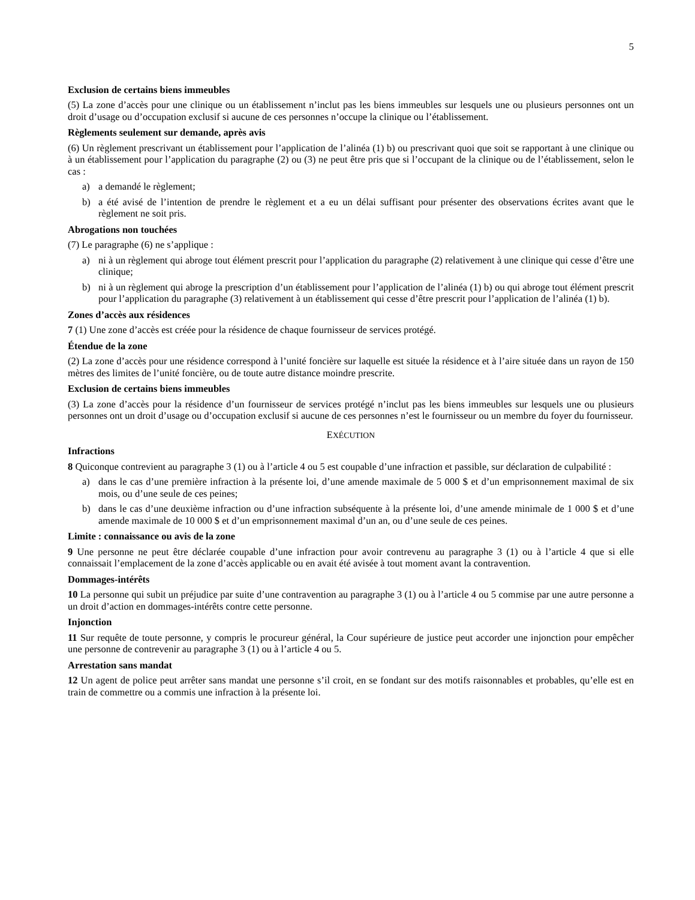5
Exclusion de certains biens immeubles
(5) La zone d’accès pour une clinique ou un établissement n’inclut pas les biens immeubles sur lesquels une ou plusieurs personnes ont un droit d’usage ou d’occupation exclusif si aucune de ces personnes n’occupe la clinique ou l’établissement.
Règlements seulement sur demande, après avis
(6) Un règlement prescrivant un établissement pour l’application de l’alinéa (1) b) ou prescrivant quoi que soit se rapportant à une clinique ou à un établissement pour l’application du paragraphe (2) ou (3) ne peut être pris que si l’occupant de la clinique ou de l’établissement, selon le cas :
a) a demandé le règlement;
b) a été avisé de l’intention de prendre le règlement et a eu un délai suffisant pour présenter des observations écrites avant que le règlement ne soit pris.
Abrogations non touchées
(7) Le paragraphe (6) ne s’applique :
a) ni à un règlement qui abroge tout élément prescrit pour l’application du paragraphe (2) relativement à une clinique qui cesse d’être une clinique;
b) ni à un règlement qui abroge la prescription d’un établissement pour l’application de l’alinéa (1) b) ou qui abroge tout élément prescrit pour l’application du paragraphe (3) relativement à un établissement qui cesse d’être prescrit pour l’application de l’alinéa (1) b).
Zones d’accès aux résidences
7 (1) Une zone d’accès est créée pour la résidence de chaque fournisseur de services protégé.
Étendue de la zone
(2) La zone d’accès pour une résidence correspond à l’unité foncière sur laquelle est située la résidence et à l’aire située dans un rayon de 150 mètres des limites de l’unité foncière, ou de toute autre distance moindre prescrite.
Exclusion de certains biens immeubles
(3) La zone d’accès pour la résidence d’un fournisseur de services protégé n’inclut pas les biens immeubles sur lesquels une ou plusieurs personnes ont un droit d’usage ou d’occupation exclusif si aucune de ces personnes n’est le fournisseur ou un membre du foyer du fournisseur.
EXÉCUTION
Infractions
8 Quiconque contrevient au paragraphe 3 (1) ou à l’article 4 ou 5 est coupable d’une infraction et passible, sur déclaration de culpabilité :
a) dans le cas d’une première infraction à la présente loi, d’une amende maximale de 5 000 $ et d’un emprisonnement maximal de six mois, ou d’une seule de ces peines;
b) dans le cas d’une deuxième infraction ou d’une infraction subséquente à la présente loi, d’une amende minimale de 1 000 $ et d’une amende maximale de 10 000 $ et d’un emprisonnement maximal d’un an, ou d’une seule de ces peines.
Limite : connaissance ou avis de la zone
9 Une personne ne peut être déclarée coupable d’une infraction pour avoir contrevenu au paragraphe 3 (1) ou à l’article 4 que si elle connaissait l’emplacement de la zone d’accès applicable ou en avait été avisée à tout moment avant la contravention.
Dommages-intérêts
10 La personne qui subit un préjudice par suite d’une contravention au paragraphe 3 (1) ou à l’article 4 ou 5 commise par une autre personne a un droit d’action en dommages-intérêts contre cette personne.
Injonction
11 Sur requête de toute personne, y compris le procureur général, la Cour supérieure de justice peut accorder une injonction pour empêcher une personne de contrevenir au paragraphe 3 (1) ou à l’article 4 ou 5.
Arrestation sans mandat
12 Un agent de police peut arrêter sans mandat une personne s’il croit, en se fondant sur des motifs raisonnables et probables, qu’elle est en train de commettre ou a commis une infraction à la présente loi.